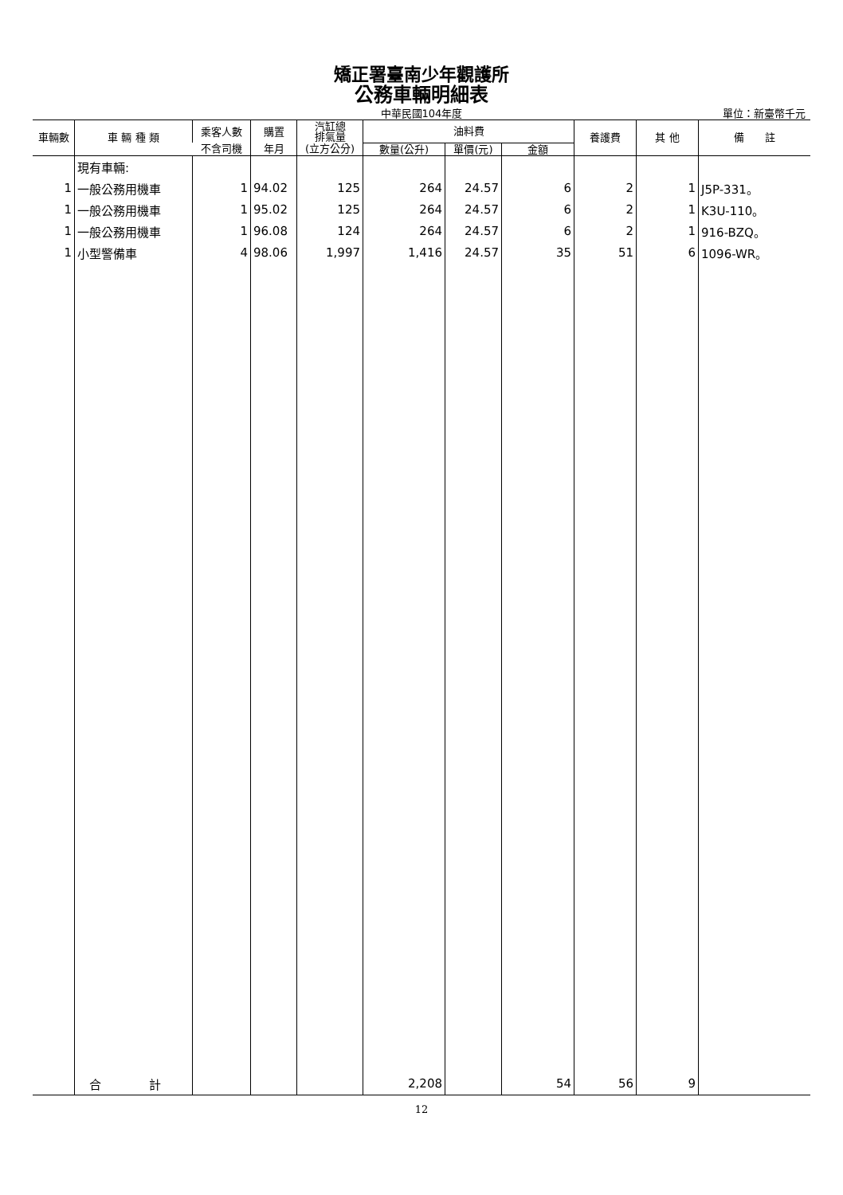矯正署臺南少年觀護所
公務車輛明細表
中華民國104年度
單位：新臺幣千元
| 車輛數 | 車 輛 種 類 | 乘客人數 | 購置 | 汽缸總 排氣量 | 油料費 | | | 養護費 | 其 他 | 備 註 |
| --- | --- | --- | --- | --- | --- | --- | --- | --- | --- | --- |
| | | 不含司機 | 年月 | (立方公分) | 數量(公升) | 單價(元) | 金額 | | | |
| | 現有車輛: | | | | | | | | | |
| 1 | 一般公務用機車 | 1 | 94.02 | 125 | 264 | 24.57 | 6 | 2 | 1 | J5P-331。 |
| 1 | 一般公務用機車 | 1 | 95.02 | 125 | 264 | 24.57 | 6 | 2 | 1 | K3U-110。 |
| 1 | 一般公務用機車 | 1 | 96.08 | 124 | 264 | 24.57 | 6 | 2 | 1 | 916-BZQ。 |
| 1 | 小型警備車 | 4 | 98.06 | 1,997 | 1,416 | 24.57 | 35 | 51 | 6 | 1096-WR。 |
| | 合 計 | | | | 2,208 | | 54 | 56 | 9 | |
12